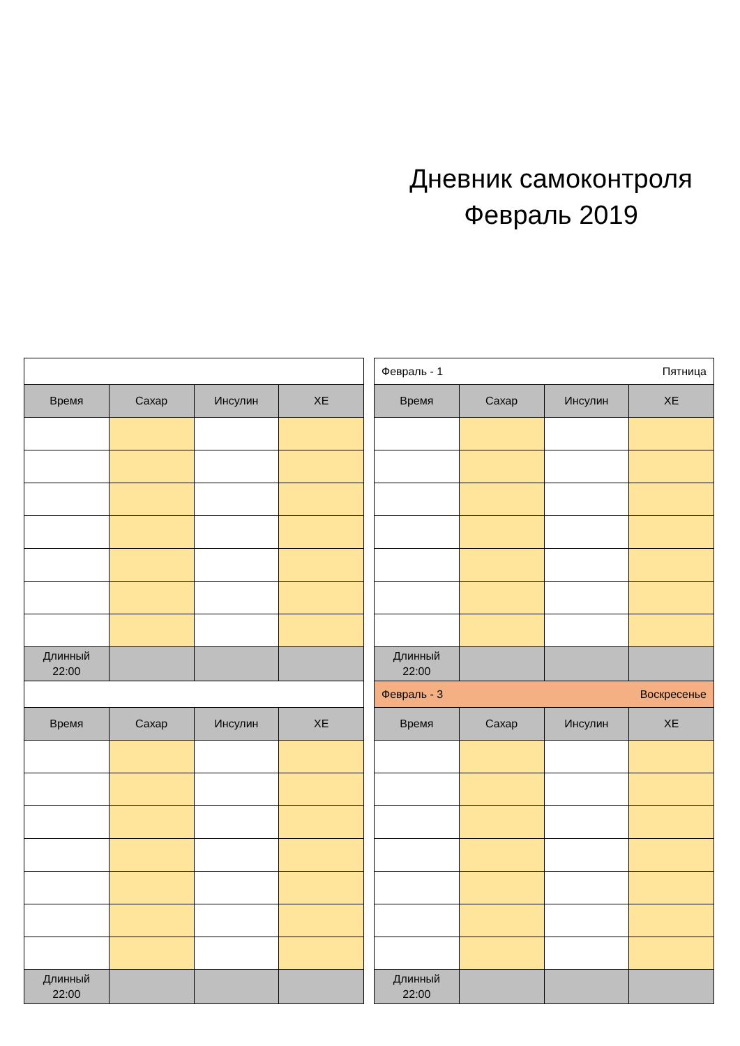Дневник самоконтроля
Февраль 2019
| Время | Сахар | Инсулин | ХЕ |
| --- | --- | --- | --- |
| Длинный 22:00 | | | |
| Время | Сахар | Инсулин | ХЕ |
| Длинный 22:00 | | | |
| Февраль - 1 Пятница | | | |
| Время | Сахар | Инсулин | ХЕ |
| Длинный 22:00 | | | |
| Февраль - 3 Воскресенье | | | |
| Время | Сахар | Инсулин | ХЕ |
| Длинный 22:00 | | | |